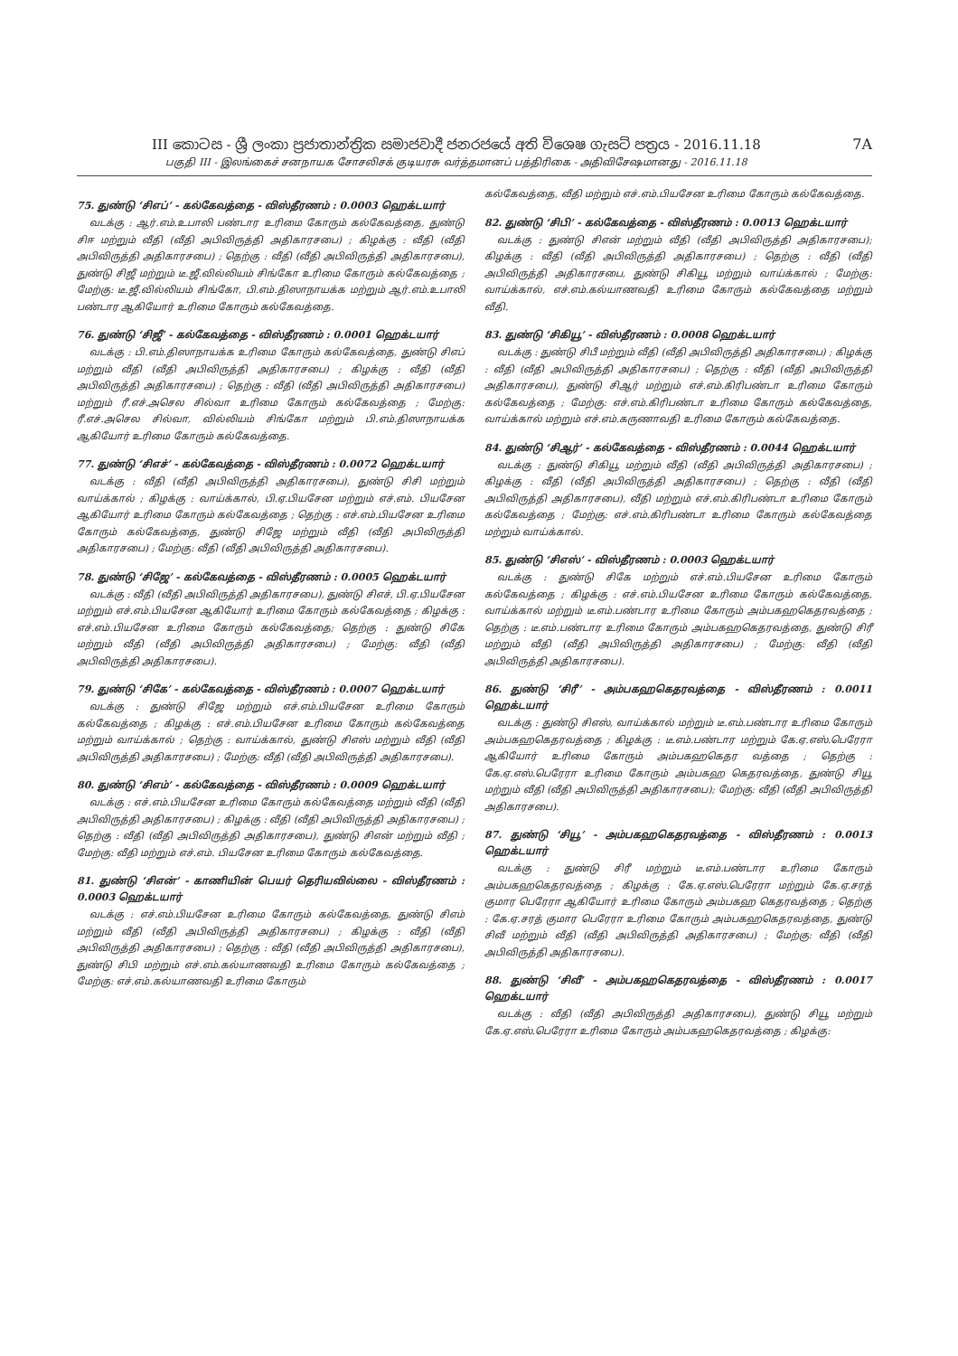III කොටස - ශ්‍රී ලංකා ප්‍රජාතාන්ත්‍රික සමාජවාදී ජනරජයේ අති විශෙෂ ගැසට් පත්‍රය - 2016.11.18
பகுதி III - இலங்கைச் சனநாயக சோசலிசக் குடியரசு வர்த்தமானப் பத்திரிகை - அதிவிசேஷமானது - 2016.11.18
7A
75. துண்டு ‘சிஎப்’ - கல்கேவத்தை - விஸ்தீரணம் : 0.0003 ஹெக்டயார்
வடக்கு : ஆர்.எம்.உபாலி பண்டார உரிமை கோரும் கல்கேவத்தை, துண்டு சிஈ மற்றும் வீதி (வீதி அபிவிருத்தி அதிகாரசபை) ; கிழக்கு : வீதி (வீதி அபிவிருத்தி அதிகாரசபை) ; தெற்கு : வீதி (வீதி அபிவிருத்தி அதிகாரசபை), துண்டு சிஜீ மற்றும் டீ.ஜீ.வில்லியம் சிங்கோ உரிமை கோரும் கல்கேவத்தை ; மேற்கு: டீ.ஜீ.வில்லியம் சிங்கோ, பி.எம்.திஸாநாயக்க மற்றும் ஆர்.எம்.உபாலி பண்டார ஆகியோர் உரிமை கோரும் கல்கேவத்தை.
76. துண்டு ‘சிஜீ’ - கல்கேவத்தை - விஸ்தீரணம் : 0.0001 ஹெக்டயார்
வடக்கு : பி.எம்.திஸாநாயக்க உரிமை கோரும் கல்கேவத்தை, துண்டு சிஎப் மற்றும் வீதி (வீதி அபிவிருத்தி அதிகாரசபை) ; கிழக்கு : வீதி (வீதி அபிவிருத்தி அதிகாரசபை) ; தெற்கு : வீதி (வீதி அபிவிருத்தி அதிகாரசபை) மற்றும் ரீ.எச்.அசெல சில்வா உரிமை கோரும் கல்கேவத்தை ; மேற்கு: ரீ.எச்.அசெல சில்வா, வில்லியம் சிங்கோ மற்றும் பி.எம்.திஸாநாயக்க ஆகியோர் உரிமை கோரும் கல்கேவத்தை.
77. துண்டு ‘சிஎச்’ - கல்கேவத்தை - விஸ்தீரணம் : 0.0072 ஹெக்டயார்
வடக்கு : வீதி (வீதி அபிவிருத்தி அதிகாரசபை), துண்டு சிசி மற்றும் வாய்க்கால் ; கிழக்கு : வாய்க்கால், பி.ஏ.பியசேன மற்றும் எச்.எம். பியசேன ஆகியோர் உரிமை கோரும் கல்கேவத்தை ; தெற்கு : எச்.எம்.பியசேன உரிமை கோரும் கல்கேவத்தை, துண்டு சிஜே மற்றும் வீதி (வீதி அபிவிருத்தி அதிகாரசபை) ; மேற்கு: வீதி (வீதி அபிவிருத்தி அதிகாரசபை).
78. துண்டு ‘சிஜே’ - கல்கேவத்தை - விஸ்தீரணம் : 0.0005 ஹெக்டயார்
வடக்கு : வீதி (வீதி அபிவிருத்தி அதிகாரசபை), துண்டு சிஎச், பி.ஏ.பியசேன மற்றும் எச்.எம்.பியசேன ஆகியோர் உரிமை கோரும் கல்கேவத்தை ; கிழக்கு : எச்.எம்.பியசேன உரிமை கோரும் கல்கேவத்தை; தெற்கு : துண்டு சிகே மற்றும் வீதி (வீதி அபிவிருத்தி அதிகாரசபை) ; மேற்கு: வீதி (வீதி அபிவிருத்தி அதிகாரசபை).
79. துண்டு ‘சிகே’ - கல்கேவத்தை - விஸ்தீரணம் : 0.0007 ஹெக்டயார்
வடக்கு : துண்டு சிஜே மற்றும் எச்.எம்.பியசேன உரிமை கோரும் கல்கேவத்தை ; கிழக்கு : எச்.எம்.பியசேன உரிமை கோரும் கல்கேவத்தை மற்றும் வாய்க்கால் ; தெற்கு : வாய்க்கால், துண்டு சிஎஸ் மற்றும் வீதி (வீதி அபிவிருத்தி அதிகாரசபை) ; மேற்கு: வீதி (வீதி அபிவிருத்தி அதிகாரசபை).
80. துண்டு ‘சிஎம்’ - கல்கேவத்தை - விஸ்தீரணம் : 0.0009 ஹெக்டயார்
வடக்கு : எச்.எம்.பியசேன உரிமை கோரும் கல்கேவத்தை மற்றும் வீதி (வீதி அபிவிருத்தி அதிகாரசபை) ; கிழக்கு : வீதி (வீதி அபிவிருத்தி அதிகாரசபை) ; தெற்கு : வீதி (வீதி அபிவிருத்தி அதிகாரசபை), துண்டு சிஎன் மற்றும் வீதி ; மேற்கு: வீதி மற்றும் எச்.எம். பியசேன உரிமை கோரும் கல்கேவத்தை.
81. துண்டு ‘சிஎன்’ - காணியின் பெயர் தெரியவில்லை - விஸ்தீரணம் : 0.0003 ஹெக்டயார்
வடக்கு : எச்.எம்.பியசேன உரிமை கோரும் கல்கேவத்தை, துண்டு சிஎம் மற்றும் வீதி (வீதி அபிவிருத்தி அதிகாரசபை) ; கிழக்கு : வீதி (வீதி அபிவிருத்தி அதிகாரசபை) ; தெற்கு : வீதி (வீதி அபிவிருத்தி அதிகாரசபை), துண்டு சிபி மற்றும் எச்.எம்.கல்யாணவதி உரிமை கோரும் கல்கேவத்தை ; மேற்கு: எச்.எம்.கல்யாணவதி உரிமை கோரும்
கல்கேவத்தை, வீதி மற்றும் எச்.எம்.பியசேன உரிமை கோரும் கல்கேவத்தை.
82. துண்டு ‘சிபி’ - கல்கேவத்தை - விஸ்தீரணம் : 0.0013 ஹெக்டயார்
வடக்கு : துண்டு சிஎன் மற்றும் வீதி (வீதி அபிவிருத்தி அதிகாரசபை); கிழக்கு : வீதி (வீதி அபிவிருத்தி அதிகாரசபை) ; தெற்கு : வீதி (வீதி அபிவிருத்தி அதிகாரசபை, துண்டு சிகியூ மற்றும் வாய்க்கால் ; மேற்கு: வாய்க்கால், எச்.எம்.கல்யாணவதி உரிமை கோரும் கல்கேவத்தை மற்றும் வீதி.
83. துண்டு ‘சிகியூ’ - விஸ்தீரணம் : 0.0008 ஹெக்டயார்
வடக்கு : துண்டு சிபீ மற்றும் வீதி (வீதி அபிவிருத்தி அதிகாரசபை) ; கிழக்கு : வீதி (வீதி அபிவிருத்தி அதிகாரசபை) ; தெற்கு : வீதி (வீதி அபிவிருத்தி அதிகாரசபை), துண்டு சிஆர் மற்றும் எச்.எம்.கிரிபண்டா உரிமை கோரும் கல்கேவத்தை ; மேற்கு: எச்.எம்.கிரிபண்டா உரிமை கோரும் கல்கேவத்தை, வாய்க்கால் மற்றும் எச்.எம்.கருணாவதி உரிமை கோரும் கல்கேவத்தை.
84. துண்டு ‘சிஆர்’ - கல்கேவத்தை - விஸ்தீரணம் : 0.0044 ஹெக்டயார்
வடக்கு : துண்டு சிகியூ மற்றும் வீதி (வீதி அபிவிருத்தி அதிகாரசபை) ; கிழக்கு : வீதி (வீதி அபிவிருத்தி அதிகாரசபை) ; தெற்கு : வீதி (வீதி அபிவிருத்தி அதிகாரசபை), வீதி மற்றும் எச்.எம்.கிரிபண்டா உரிமை கோரும் கல்கேவத்தை ; மேற்கு: எச்.எம்.கிரிபண்டா உரிமை கோரும் கல்கேவத்தை மற்றும் வாய்க்கால்.
85. துண்டு ‘சிஎஸ்’ - விஸ்தீரணம் : 0.0003 ஹெக்டயார்
வடக்கு : துண்டு சிகே மற்றும் எச்.எம்.பியசேன உரிமை கோரும் கல்கேவத்தை ; கிழக்கு : எச்.எம்.பியசேன உரிமை கோரும் கல்கேவத்தை, வாய்க்கால் மற்றும் டீ.எம்.பண்டார உரிமை கோரும் அம்பகஹகெதரவத்தை ; தெற்கு : டீ.எம்.பண்டார உரிமை கோரும் அம்பகஹகெதரவத்தை, துண்டு சிரீ மற்றும் வீதி (வீதி அபிவிருத்தி அதிகாரசபை) ; மேற்கு: வீதி (வீதி அபிவிருத்தி அதிகாரசபை).
86. துண்டு ‘சிரீ’ - அம்பகஹகெதரவத்தை - விஸ்தீரணம் : 0.0011 ஹெக்டயார்
வடக்கு : துண்டு சிஎஸ், வாய்க்கால் மற்றும் டீ.எம்.பண்டார உரிமை கோரும் அம்பகஹகெதரவத்தை ; கிழக்கு : டீ.எம்.பண்டார மற்றும் கே.ஏ.எஸ்.பெரேரா ஆகியோர் உரிமை கோரும் அம்பகஹகெதர வத்தை ; தெற்கு : கே.ஏ.எஸ்.பெரேரா உரிமை கோரும் அம்பகஹ கெதரவத்தை, துண்டு சியூ மற்றும் வீதி (வீதி அபிவிருத்தி அதிகாரசபை); மேற்கு: வீதி (வீதி அபிவிருத்தி அதிகாரசபை).
87. துண்டு ‘சியூ’ - அம்பகஹகெதரவத்தை - விஸ்தீரணம் : 0.0013 ஹெக்டயார்
வடக்கு : துண்டு சிரீ மற்றும் டீ.எம்.பண்டார உரிமை கோரும் அம்பகஹகெதரவத்தை ; கிழக்கு : கே.ஏ.எஸ்.பெரேரா மற்றும் கே.ஏ.சரத் குமார பெரேரா ஆகியோர் உரிமை கோரும் அம்பகஹ கெதரவத்தை ; தெற்கு : கே.ஏ.சரத் குமார பெரேரா உரிமை கோரும் அம்பகஹகெதரவத்தை, துண்டு சிவீ மற்றும் வீதி (வீதி அபிவிருத்தி அதிகாரசபை) ; மேற்கு: வீதி (வீதி அபிவிருத்தி அதிகாரசபை).
88. துண்டு ‘சிவீ’ - அம்பகஹகெதரவத்தை - விஸ்தீரணம் : 0.0017 ஹெக்டயார்
வடக்கு : வீதி (வீதி அபிவிருத்தி அதிகாரசபை), துண்டு சியூ மற்றும் கே.ஏ.எஸ்.பெரேரா உரிமை கோரும் அம்பகஹகெதரவத்தை ; கிழக்கு: